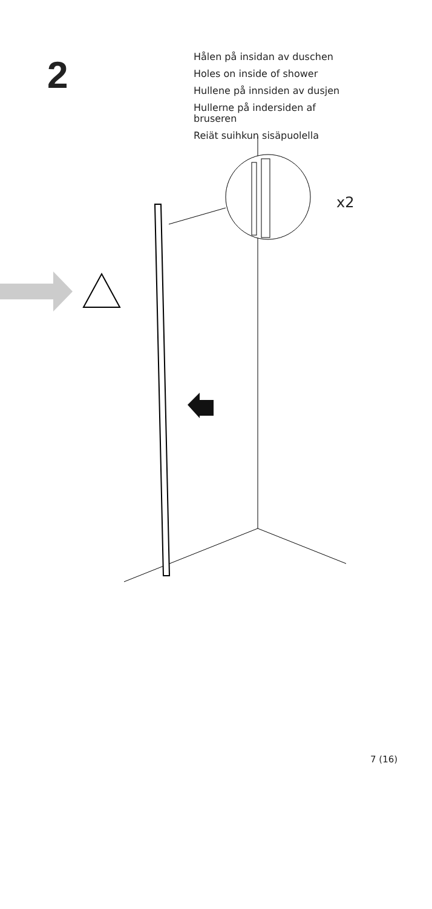2
Hålen på insidan av duschen
Holes on inside of shower
Hullene på innsiden av dusjen
Hullerne på indersiden af bruseren
Reiät suihkun sisäpuolella
x2
7 (16)